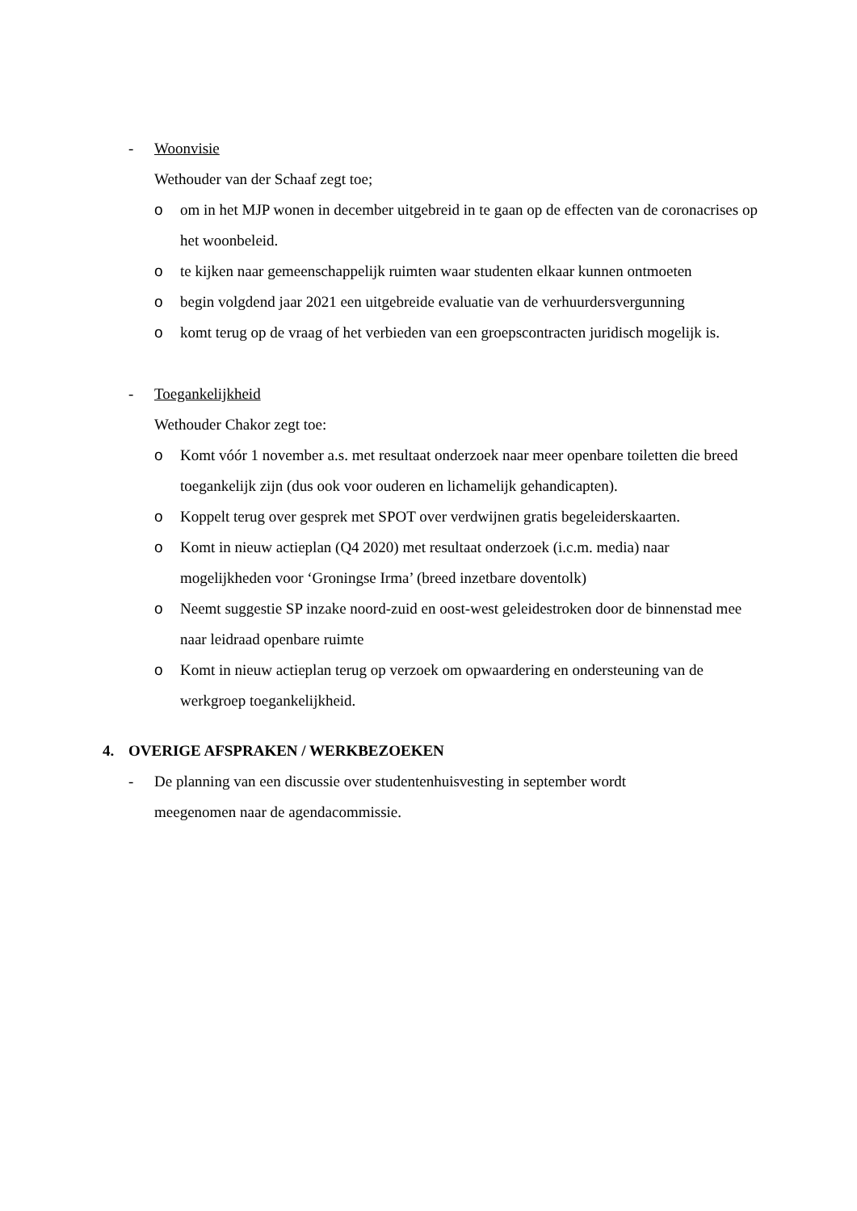- Woonvisie
Wethouder van der Schaaf zegt toe;
o om in het MJP wonen in december uitgebreid in te gaan op de effecten van de coronacrises op het woonbeleid.
o te kijken naar gemeenschappelijk ruimten waar studenten elkaar kunnen ontmoeten
o begin volgdend jaar 2021 een uitgebreide evaluatie van de verhuurdersvergunning
o komt terug op de vraag of het verbieden van een groepscontracten juridisch mogelijk is.
- Toegankelijkheid
Wethouder Chakor zegt toe:
o Komt vóór 1 november a.s. met resultaat onderzoek naar meer openbare toiletten die breed toegankelijk zijn (dus ook voor ouderen en lichamelijk gehandicapten).
o Koppelt terug over gesprek met SPOT over verdwijnen gratis begeleiderskaarten.
o Komt in nieuw actieplan (Q4 2020) met resultaat onderzoek (i.c.m. media) naar mogelijkheden voor ‘Groningse Irma’ (breed inzetbare doventolk)
o Neemt suggestie SP inzake noord-zuid en oost-west geleidestroken door de binnenstad mee naar leidraad openbare ruimte
o Komt in nieuw actieplan terug op verzoek om opwaardering en ondersteuning van de werkgroep toegankelijkheid.
4. OVERIGE AFSPRAKEN / WERKBEZOEKEN
- De planning van een discussie over studentenhuisvesting in september wordt meegenomen naar de agendacommissie.